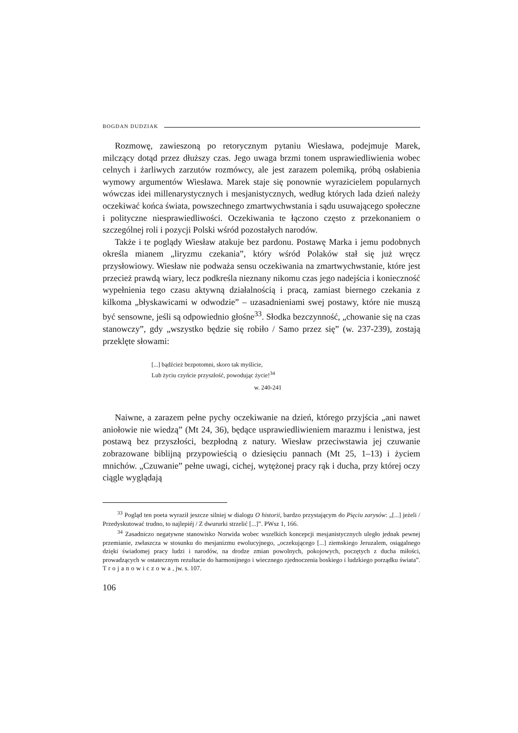BOGDAN DUDZIAK
Rozmowę, zawieszoną po retorycznym pytaniu Wiesława, podejmuje Marek, milczący dotąd przez dłuższy czas. Jego uwaga brzmi tonem usprawiedliwienia wobec celnych i żarliwych zarzutów rozmówcy, ale jest zarazem polemiką, próbą osłabienia wymowy argumentów Wiesława. Marek staje się ponownie wyrazicielem popularnych wówczas idei millenarystycznych i mesjanistycznych, według których lada dzień należy oczekiwać końca świata, powszechnego zmartwychwstania i sądu usuwającego społeczne i polityczne niesprawiedliwości. Oczekiwania te łączono często z przekonaniem o szczególnej roli i pozycji Polski wśród pozostałych narodów.
Także i te poglądy Wiesław atakuje bez pardonu. Postawę Marka i jemu podobnych określa mianem „liryzmu czekania”, który wśród Polaków stał się już wręcz przysłowiowy. Wiesław nie podważa sensu oczekiwania na zmartwychwstanie, które jest przecież prawdą wiary, lecz podkreśla nieznany nikomu czas jego nadejścia i konieczność wypełnienia tego czasu aktywną działalnością i pracą, zamiast biernego czekania z kilkoma „błyskawicami w odwodzie” – uzasadnieniami swej postawy, które nie muszą być sensowne, jeśli są odpowiednio głośne<sup>33</sup>. Słodka bezczynność, „chowanie się na czas stanowczy”, gdy „wszystko będzie się robiło / Samo przez się” (w. 237-239), zostają przeklęte słowami:
[...] bądźcież bezpotomni, skoro tak myślicie,
Lub życiu czyńcie przyszłość, powodując życie!<sup>34</sup>
w. 240-241
Naiwne, a zarazem pełne pychy oczekiwanie na dzień, którego przyjścia „ani nawet aniołowie nie wiedzą” (Mt 24, 36), będące usprawiedliwieniem marazmu i lenistwa, jest postawą bez przyszłości, bezpłodną z natury. Wiesław przeciwstawia jej czuwanie zobrazowane biblijną przypowieścią o dziesięciu pannach (Mt 25, 1–13) i życiem mnichów. „Czuwanie” pełne uwagi, cichej, wytężonej pracy rąk i ducha, przy której oczy ciągle wyglądają
<sup>33</sup> Pogląd ten poeta wyraził jeszcze silniej w dialogu O historii, bardzo przystającym do Pięciu zarysów: „[...] jeżeli / Przedyskutować trudno, to najlepiéj / Z dwururki strzelić [...]”. PWsz 1, 166.
<sup>34</sup> Zasadniczo negatywne stanowisko Norwida wobec wszelkich koncepcji mesjanistycznych uległo jednak pewnej przemianie, zwłaszcza w stosunku do mesjanizmu ewolucyjnego, „oczekującego [...] ziemskiego Jeruzalem, osiągalnego dzięki świadomej pracy ludzi i narodów, na drodze zmian powolnych, pokojowych, poczętych z ducha miłości, prowadzących w ostatecznym rezultacie do harmonijnego i wiecznego zjednoczenia boskiego i ludzkiego porządku świata”. Trojanowiczowa, jw. s. 107.
106